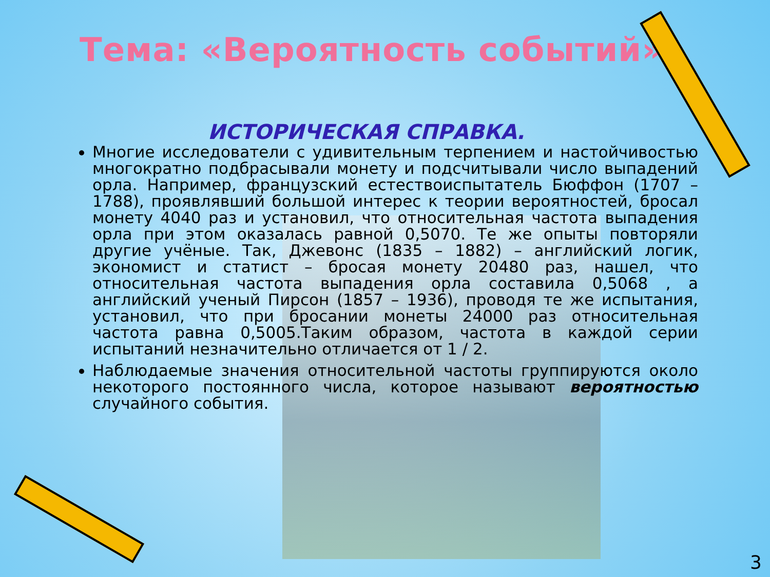Тема: «Вероятность событий»
ИСТОРИЧЕСКАЯ СПРАВКА.
Многие исследователи с удивительным терпением и настойчивостью многократно подбрасывали монету и подсчитывали число выпадений орла. Например, французский естествоиспытатель Бюффон (1707 – 1788), проявлявший большой интерес к теории вероятностей, бросал монету 4040 раз и установил, что относительная частота выпадения орла при этом оказалась равной 0,5070. Те же опыты повторяли другие учёные. Так, Джевонс (1835 – 1882) – английский логик, экономист и статист – бросая монету 20480 раз, нашел, что относительная частота выпадения орла составила 0,5068 , а английский ученый Пирсон (1857 – 1936), проводя те же испытания, установил, что при бросании монеты 24000 раз относительная частота равна 0,5005.Таким образом, частота в каждой серии испытаний незначительно отличается от 1 / 2.
Наблюдаемые значения относительной частоты группируются около некоторого постоянного числа, которое называют вероятностью случайного события.
3